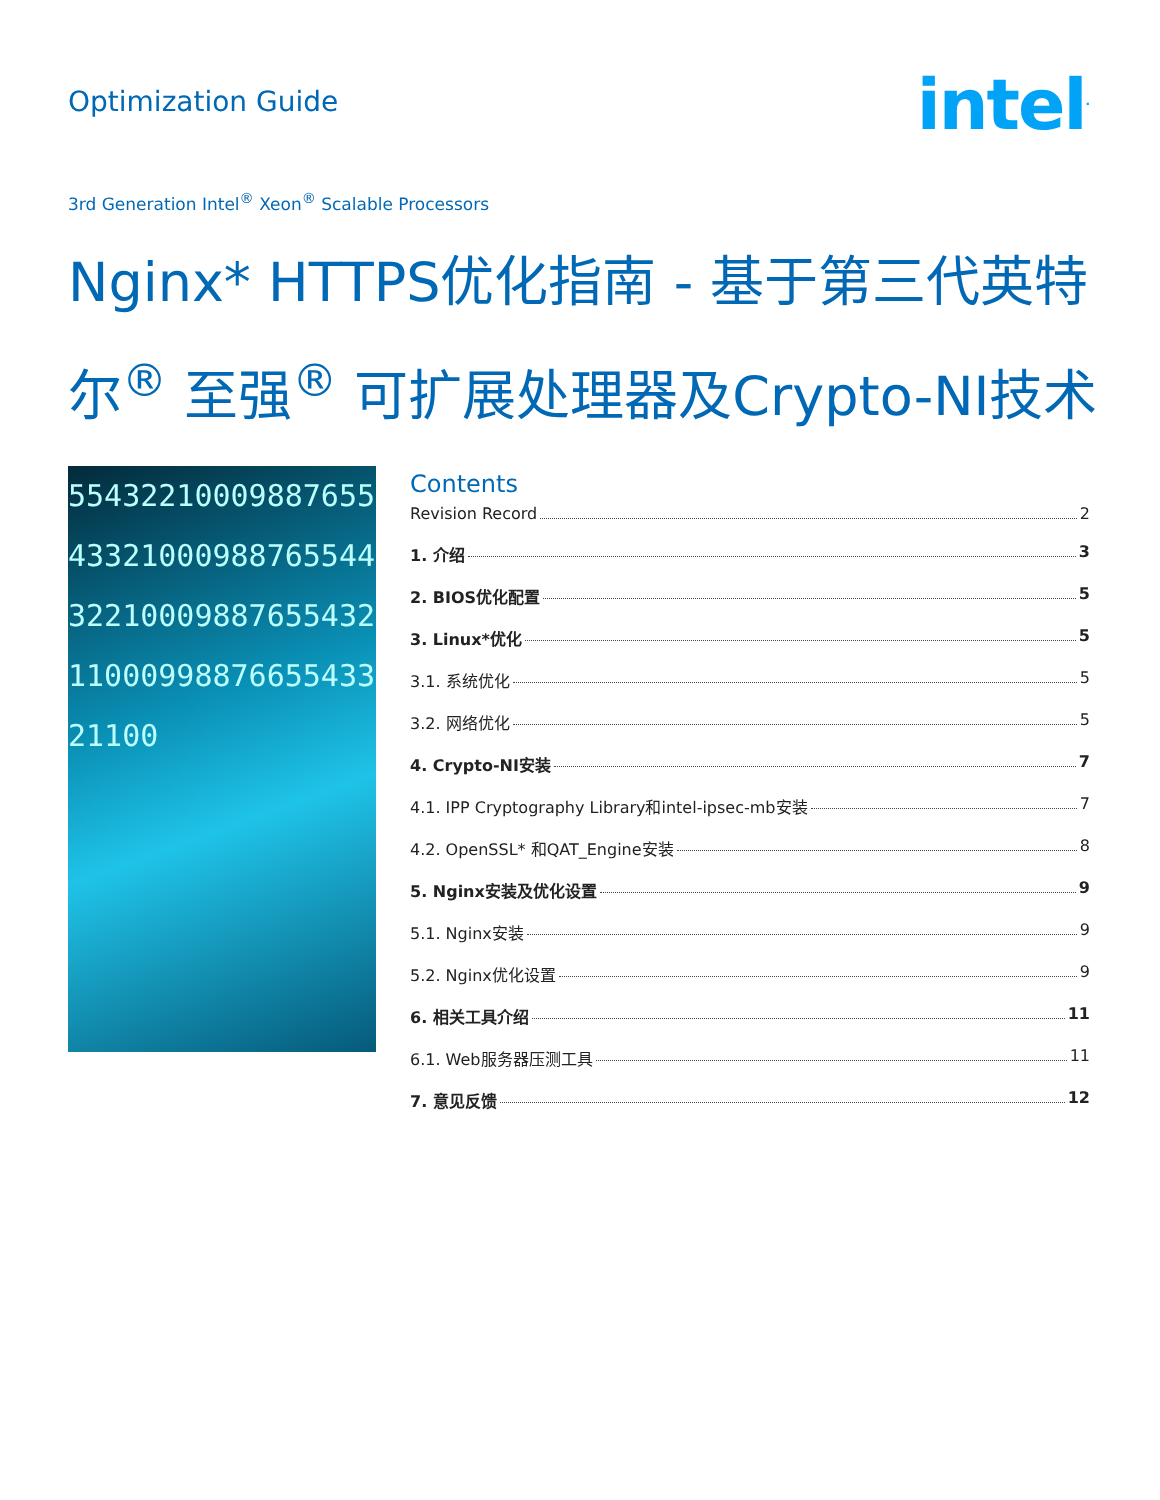Optimization Guide
intel<sup>.</sup>
3rd Generation Intel<sup>®</sup> Xeon<sup>®</sup> Scalable Processors
Nginx* HTTPS优化指南 - 基于第三代英特尔<sup>®</sup> 至强<sup>®</sup> 可扩展处理器及Crypto-NI技术
5543221000988765543321000988765544322100098876554321100099887665543321100
Contents
Revision Record 2
1. 介绍 3
2. BIOS优化配置 5
3. Linux*优化 5
3.1. 系统优化 5
3.2. 网络优化 5
4. Crypto-NI安装 7
4.1. IPP Cryptography Library和intel-ipsec-mb安装 7
4.2. OpenSSL* 和QAT_Engine安装 8
5. Nginx安装及优化设置 9
5.1. Nginx安装 9
5.2. Nginx优化设置 9
6. 相关工具介绍 11
6.1. Web服务器压测工具 11
7. 意见反馈 12